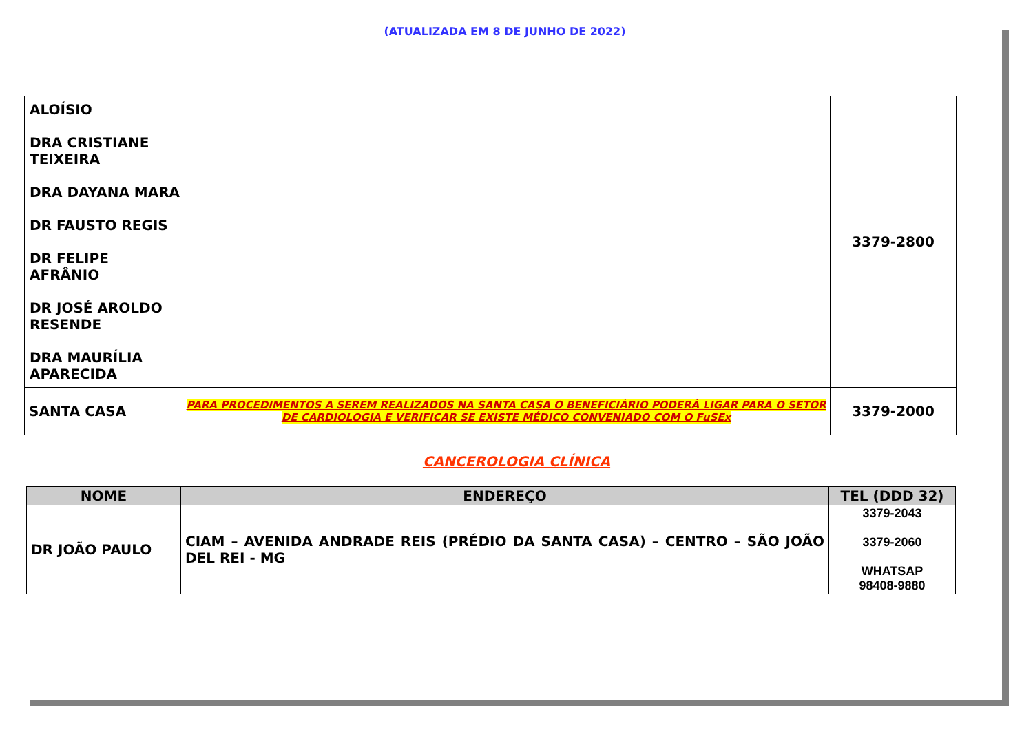(ATUALIZADA EM 8 DE JUNHO DE 2022)
| ALOÍSIO DRA CRISTIANE TEIXEIRA DRA DAYANA MARA DR FAUSTO REGIS DR FELIPE AFRÂNIO DR JOSÉ AROLDO RESENDE DRA MAURÍLIA APARECIDA | | 3379-2800 |
| SANTA CASA | PARA PROCEDIMENTOS A SEREM REALIZADOS NA SANTA CASA O BENEFICIÁRIO PODERÁ LIGAR PARA O SETOR DE CARDIOLOGIA E VERIFICAR SE EXISTE MÉDICO CONVENIADO COM O FuSEx | 3379-2000 |
CANCEROLOGIA CLÍNICA
| NOME | ENDEREÇO | TEL (DDD 32) |
| --- | --- | --- |
| DR JOÃO PAULO | CIAM – AVENIDA ANDRADE REIS (PRÉDIO DA SANTA CASA) – CENTRO – SÃO JOÃO DEL REI - MG | 3379-2043 3379-2060 WHATSAP 98408-9880 |